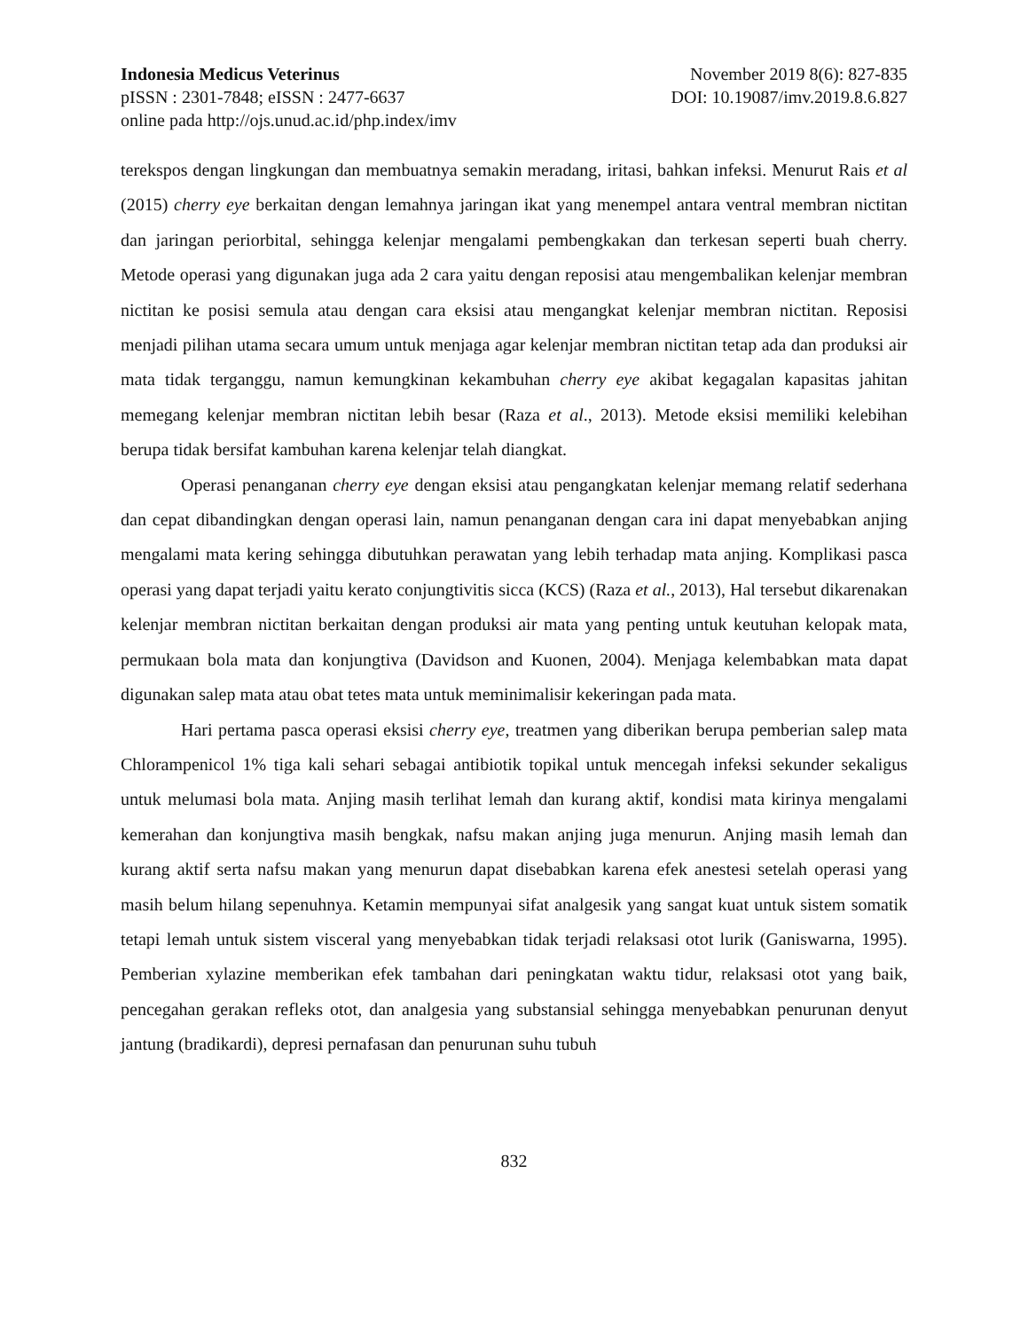Indonesia Medicus Veterinus November 2019 8(6): 827-835
pISSN : 2301-7848; eISSN : 2477-6637 DOI: 10.19087/imv.2019.8.6.827
online pada http://ojs.unud.ac.id/php.index/imv
terekspos dengan lingkungan dan membuatnya semakin meradang, iritasi, bahkan infeksi. Menurut Rais et al (2015) cherry eye berkaitan dengan lemahnya jaringan ikat yang menempel antara ventral membran nictitan dan jaringan periorbital, sehingga kelenjar mengalami pembengkakan dan terkesan seperti buah cherry. Metode operasi yang digunakan juga ada 2 cara yaitu dengan reposisi atau mengembalikan kelenjar membran nictitan ke posisi semula atau dengan cara eksisi atau mengangkat kelenjar membran nictitan. Reposisi menjadi pilihan utama secara umum untuk menjaga agar kelenjar membran nictitan tetap ada dan produksi air mata tidak terganggu, namun kemungkinan kekambuhan cherry eye akibat kegagalan kapasitas jahitan memegang kelenjar membran nictitan lebih besar (Raza et al., 2013). Metode eksisi memiliki kelebihan berupa tidak bersifat kambuhan karena kelenjar telah diangkat.
Operasi penanganan cherry eye dengan eksisi atau pengangkatan kelenjar memang relatif sederhana dan cepat dibandingkan dengan operasi lain, namun penanganan dengan cara ini dapat menyebabkan anjing mengalami mata kering sehingga dibutuhkan perawatan yang lebih terhadap mata anjing. Komplikasi pasca operasi yang dapat terjadi yaitu kerato conjungtivitis sicca (KCS) (Raza et al., 2013), Hal tersebut dikarenakan kelenjar membran nictitan berkaitan dengan produksi air mata yang penting untuk keutuhan kelopak mata, permukaan bola mata dan konjungtiva (Davidson and Kuonen, 2004). Menjaga kelembabkan mata dapat digunakan salep mata atau obat tetes mata untuk meminimalisir kekeringan pada mata.
Hari pertama pasca operasi eksisi cherry eye, treatmen yang diberikan berupa pemberian salep mata Chlorampenicol 1% tiga kali sehari sebagai antibiotik topikal untuk mencegah infeksi sekunder sekaligus untuk melumasi bola mata. Anjing masih terlihat lemah dan kurang aktif, kondisi mata kirinya mengalami kemerahan dan konjungtiva masih bengkak, nafsu makan anjing juga menurun. Anjing masih lemah dan kurang aktif serta nafsu makan yang menurun dapat disebabkan karena efek anestesi setelah operasi yang masih belum hilang sepenuhnya. Ketamin mempunyai sifat analgesik yang sangat kuat untuk sistem somatik tetapi lemah untuk sistem visceral yang menyebabkan tidak terjadi relaksasi otot lurik (Ganiswarna, 1995). Pemberian xylazine memberikan efek tambahan dari peningkatan waktu tidur, relaksasi otot yang baik, pencegahan gerakan refleks otot, dan analgesia yang substansial sehingga menyebabkan penurunan denyut jantung (bradikardi), depresi pernafasan dan penurunan suhu tubuh
832